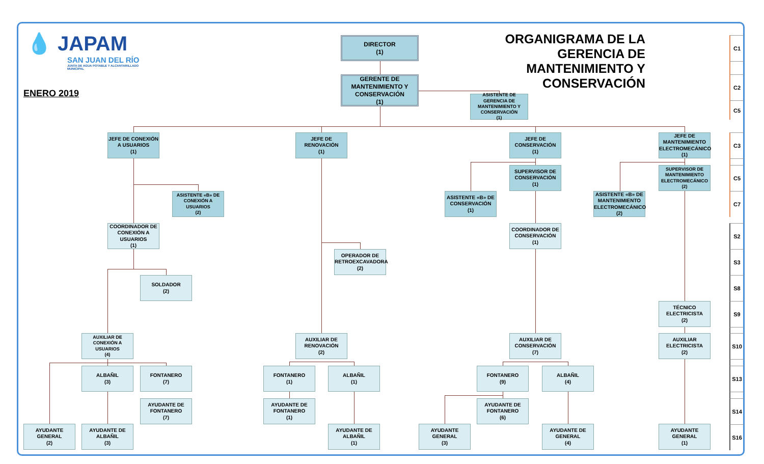💧 JAPAM
SAN JUAN DEL RÍO
JUNTA DE AGUA POTABLE Y ALCANTARILLADO MUNICIPAL
DIRECTOR
(1)
ORGANIGRAMA DE LA GERENCIA DE MANTENIMIENTO Y CONSERVACIÓN
ENERO 2019
GERENTE DE MANTENIMIENTO Y CONSERVACIÓN
(1)
ASISTENTE DE GERENCIA DE MANTENIMIENTO Y CONSERVACIÓN
(1)
JEFE DE CONEXIÓN A USUARIOS
(1)
JEFE DE RENOVACIÓN
(1)
JEFE DE CONSERVACIÓN
(1)
JEFE DE MANTENIMIENTO ELECTROMECÁNICO
(1)
SUPERVISOR DE CONSERVACIÓN
(1)
SUPERVISOR DE MANTENIMIENTO ELECTROMECÁNICO
(2)
ASISTENTE «B» DE CONEXIÓN A USUARIOS
(2)
ASISTENTE «B» DE CONSERVACIÓN
(1)
ASISTENTE «B» DE MANTENIMIENTO ELECTROMECÁNICO
(2)
COORDINADOR DE CONEXIÓN A USUARIOS
(1)
COORDINADOR DE CONSERVACIÓN
(1)
OPERADOR DE RETROEXCAVADORA
(2)
SOLDADOR
(2)
TÉCNICO ELECTRICISTA
(2)
AUXILIAR DE CONEXIÓN A USUARIOS
(4)
AUXILIAR DE RENOVACIÓN
(2)
AUXILIAR DE CONSERVACIÓN
(7)
AUXILIAR ELECTRICISTA
(2)
ALBAÑIL
(3)
FONTANERO
(7)
FONTANERO
(1)
ALBAÑIL
(1)
FONTANERO
(9)
ALBAÑIL
(4)
AYUDANTE DE FONTANERO
(7)
AYUDANTE DE FONTANERO
(1)
AYUDANTE DE FONTANERO
(6)
AYUDANTE GENERAL
(2)
AYUDANTE DE ALBAÑIL
(3)
AYUDANTE DE ALBAÑIL
(1)
AYUDANTE GENERAL
(3)
AYUDANTE DE GENERAL
(4)
AYUDANTE GENERAL
(1)
C1
C2
C5
C3
C5
C7
S2
S3
S8
S9
S10
S13
S14
S16